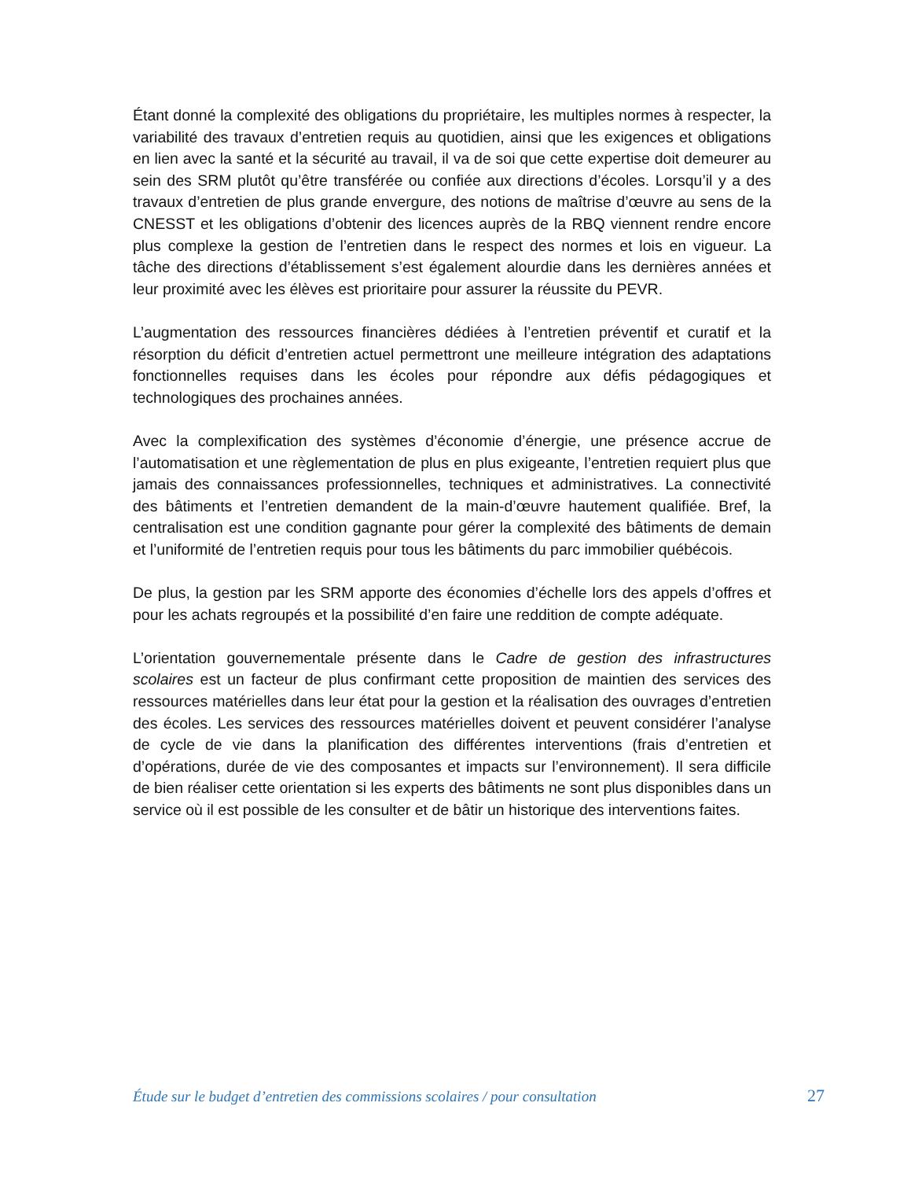Étant donné la complexité des obligations du propriétaire, les multiples normes à respecter, la variabilité des travaux d’entretien requis au quotidien, ainsi que les exigences et obligations en lien avec la santé et la sécurité au travail, il va de soi que cette expertise doit demeurer au sein des SRM plutôt qu’être transférée ou confiée aux directions d’écoles. Lorsqu’il y a des travaux d’entretien de plus grande envergure, des notions de maîtrise d’œuvre au sens de la CNESST et les obligations d’obtenir des licences auprès de la RBQ viennent rendre encore plus complexe la gestion de l’entretien dans le respect des normes et lois en vigueur. La tâche des directions d’établissement s’est également alourdie dans les dernières années et leur proximité avec les élèves est prioritaire pour assurer la réussite du PEVR.
L’augmentation des ressources financières dédiées à l’entretien préventif et curatif et la résorption du déficit d’entretien actuel permettront une meilleure intégration des adaptations fonctionnelles requises dans les écoles pour répondre aux défis pédagogiques et technologiques des prochaines années.
Avec la complexification des systèmes d’économie d’énergie, une présence accrue de l’automatisation et une règlementation de plus en plus exigeante, l’entretien requiert plus que jamais des connaissances professionnelles, techniques et administratives. La connectivité des bâtiments et l’entretien demandent de la main-d’œuvre hautement qualifiée. Bref, la centralisation est une condition gagnante pour gérer la complexité des bâtiments de demain et l’uniformité de l’entretien requis pour tous les bâtiments du parc immobilier québécois.
De plus, la gestion par les SRM apporte des économies d’échelle lors des appels d’offres et pour les achats regroupés et la possibilité d’en faire une reddition de compte adéquate.
L’orientation gouvernementale présente dans le Cadre de gestion des infrastructures scolaires est un facteur de plus confirmant cette proposition de maintien des services des ressources matérielles dans leur état pour la gestion et la réalisation des ouvrages d’entretien des écoles. Les services des ressources matérielles doivent et peuvent considérer l’analyse de cycle de vie dans la planification des différentes interventions (frais d’entretien et d’opérations, durée de vie des composantes et impacts sur l’environnement). Il sera difficile de bien réaliser cette orientation si les experts des bâtiments ne sont plus disponibles dans un service où il est possible de les consulter et de bâtir un historique des interventions faites.
Étude sur le budget d’entretien des commissions scolaires / pour consultation 27